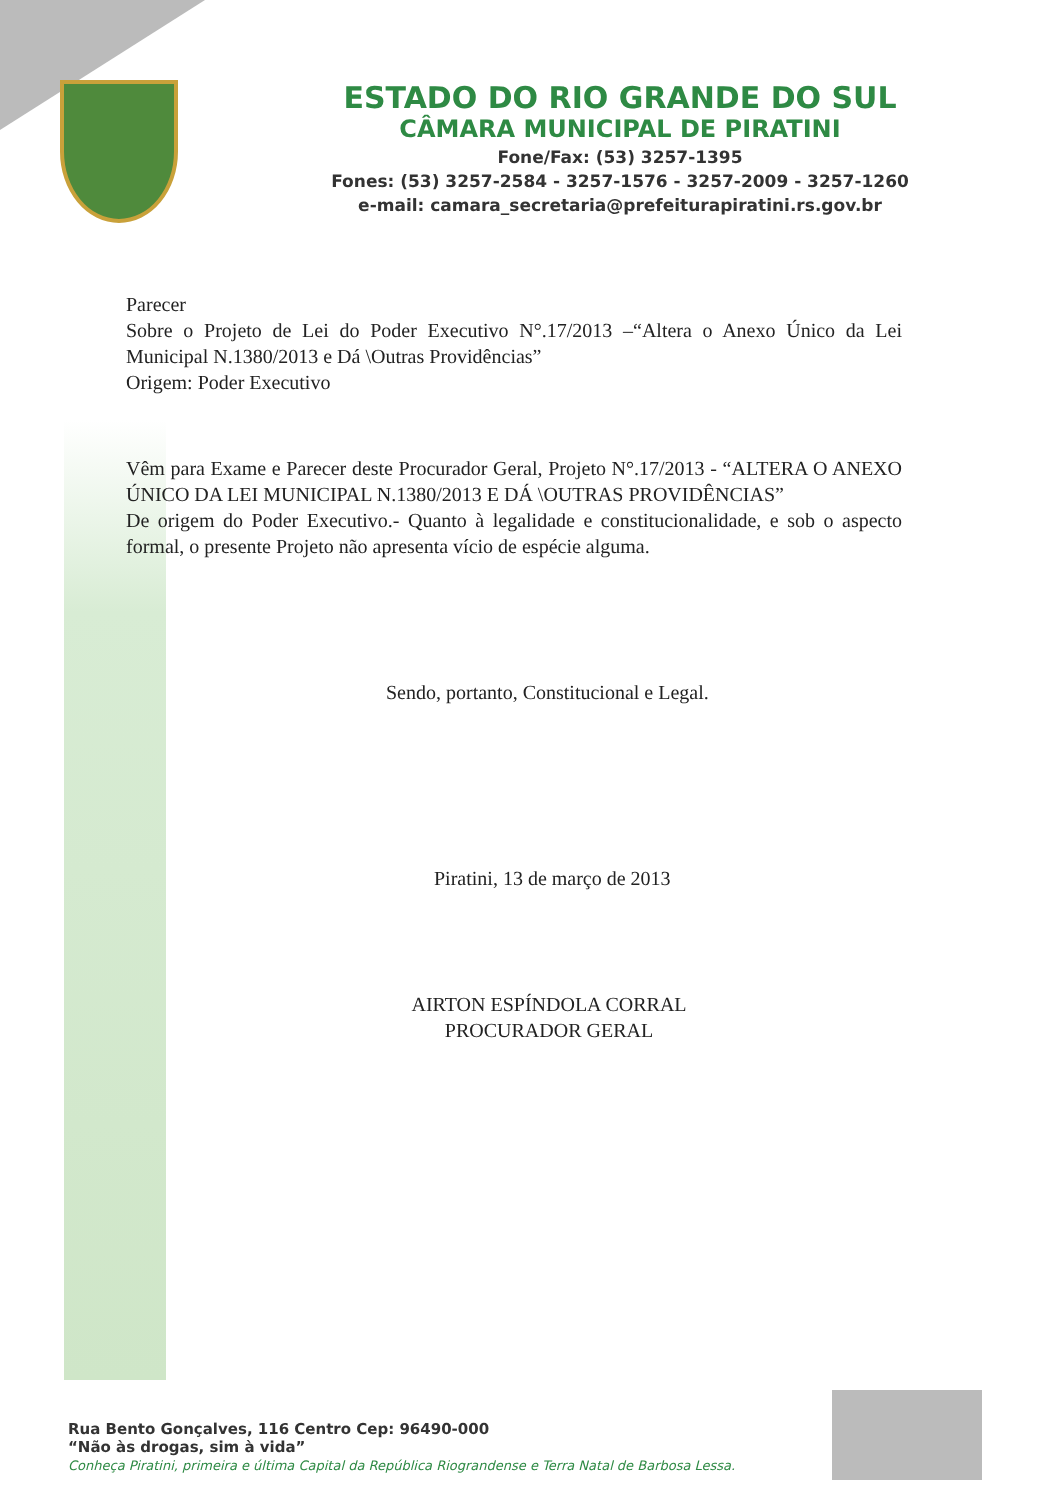ESTADO DO RIO GRANDE DO SUL
CÂMARA MUNICIPAL DE PIRATINI
Fone/Fax: (53) 3257-1395
Fones: (53) 3257-2584 - 3257-1576 - 3257-2009 - 3257-1260
e-mail: camara_secretaria@prefeiturapiratini.rs.gov.br
Parecer
Sobre o Projeto de Lei do Poder Executivo N°.17/2013 –“Altera o Anexo Único da Lei Municipal N.1380/2013 e Dá \Outras Providências”
Origem: Poder Executivo
Vêm para Exame e Parecer deste Procurador Geral, Projeto N°.17/2013 - “ALTERA O ANEXO ÚNICO DA LEI MUNICIPAL N.1380/2013 E DÁ \OUTRAS PROVIDÊNCIAS”
De origem do Poder Executivo.- Quanto à legalidade e constitucionalidade, e sob o aspecto formal, o presente Projeto não apresenta vício de espécie alguma.
Sendo, portanto, Constitucional e Legal.
Piratini, 13 de março de 2013
AIRTON ESPÍNDOLA CORRAL
PROCURADOR GERAL
Rua Bento Gonçalves, 116 Centro Cep: 96490-000
“Não às drogas, sim à vida”
Conheça Piratini, primeira e última Capital da República Riograndense e Terra Natal de Barbosa Lessa.